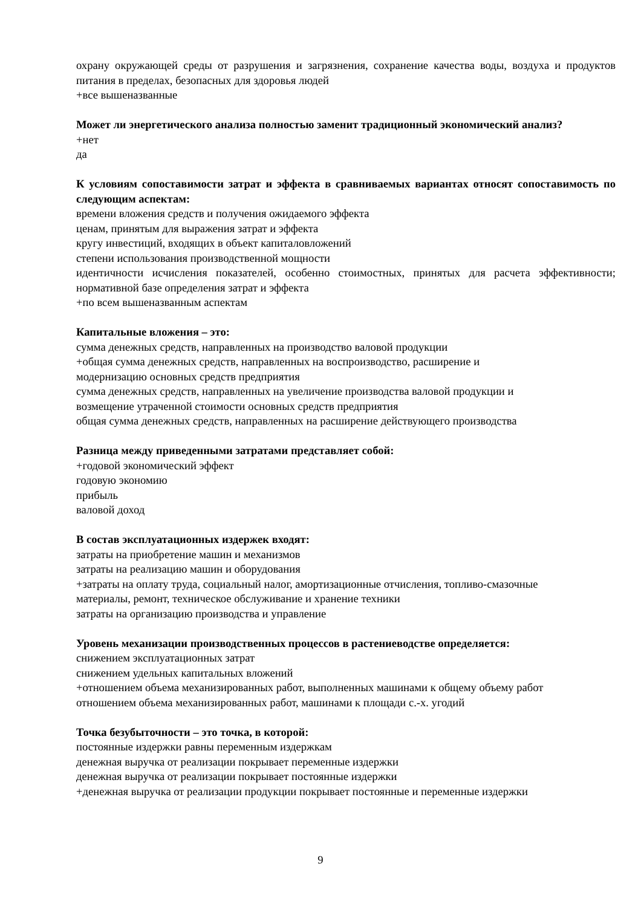охрану окружающей среды от разрушения и загрязнения, сохранение качества воды, воздуха и продуктов питания в пределах, безопасных для здоровья людей
+все вышеназванные
Может ли энергетического анализа полностью заменит традиционный экономический анализ?
+нет
да
К условиям сопоставимости затрат и эффекта в сравниваемых вариантах относят сопоставимость по следующим аспектам:
времени вложения средств и получения ожидаемого эффекта
ценам, принятым для выражения затрат и эффекта
кругу инвестиций, входящих в объект капиталовложений
степени использования производственной мощности
идентичности исчисления показателей, особенно стоимостных, принятых для расчета эффективности; нормативной базе определения затрат и эффекта
+по всем вышеназванным аспектам
Капитальные вложения – это:
сумма денежных средств, направленных на производство валовой продукции
+общая сумма денежных средств, направленных на воспроизводство, расширение и
модернизацию основных средств предприятия
сумма денежных средств, направленных на увеличение производства валовой продукции и
возмещение утраченной стоимости основных средств предприятия
общая сумма денежных средств, направленных на расширение действующего производства
Разница между приведенными затратами представляет собой:
+годовой экономический эффект
годовую экономию
прибыль
валовой доход
В состав эксплуатационных издержек входят:
затраты на приобретение машин и механизмов
затраты на реализацию машин и оборудования
+затраты на оплату труда, социальный налог, амортизационные отчисления, топливо-смазочные
материалы, ремонт, техническое обслуживание и хранение техники
затраты на организацию производства и управление
Уровень механизации производственных процессов в растениеводстве определяется:
снижением эксплуатационных затрат
снижением удельных капитальных вложений
+отношением объема механизированных работ, выполненных машинами к общему объему работ
отношением объема механизированных работ, машинами к площади с.-х. угодий
Точка безубыточности – это точка, в которой:
постоянные издержки равны переменным издержкам
денежная выручка от реализации покрывает переменные издержки
денежная выручка от реализации покрывает постоянные издержки
+денежная выручка от реализации продукции покрывает постоянные и переменные издержки
9